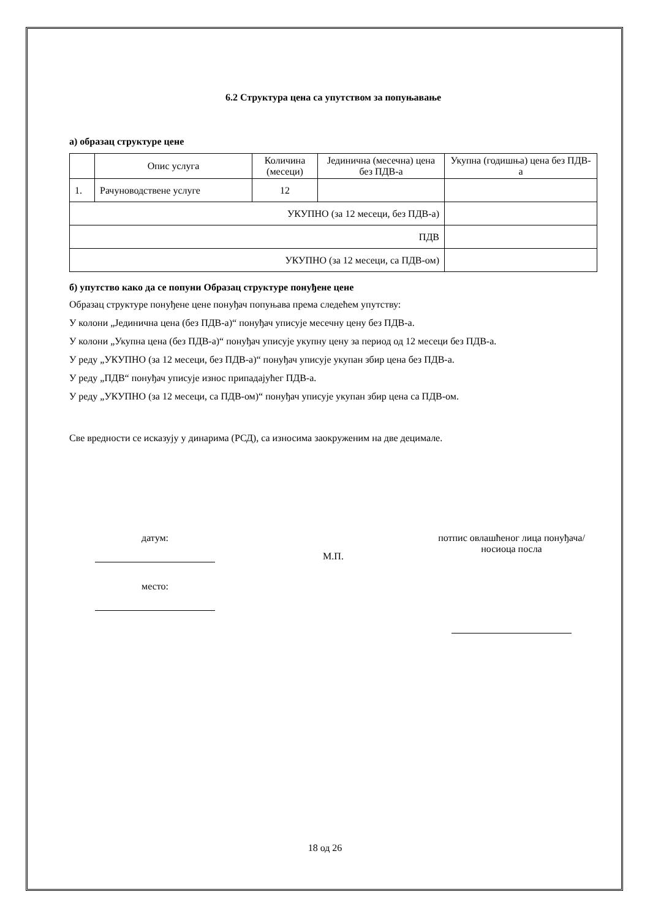6.2 Структура цена са упутством за попуњавање
а) образац структуре цене
| | Опис услуга | Количина (месеци) | Јединична (месечна) цена без ПДВ-а | Укупна (годишња) цена без ПДВ-а |
| 1. | Рачуноводствене услуге | 12 | | |
| УКУПНО (за 12 месеци, без ПДВ-а) | | | | |
| ПДВ | | | | |
| УКУПНО (за 12 месеци, са ПДВ-ом) | | | | |
б) упутство како да се попуни Образац структуре понуђене цене
Образац структуре понуђене цене понуђач попуњава према следећем упутству:
У колони „Јединична цена (без ПДВ-а)“ понуђач уписује месечну цену без ПДВ-а.
У колони „Укупна цена (без ПДВ-а)“ понуђач уписује укупну цену за период од 12 месеци без ПДВ-а.
У реду „УКУПНО (за 12 месеци, без ПДВ-а)“ понуђач уписује укупан збир цена без ПДВ-а.
У реду „ПДВ“ понуђач уписује износ припадајућег ПДВ-а.
У реду „УКУПНО (за 12 месеци, са ПДВ-ом)“ понуђач уписује укупан збир цена са ПДВ-ом.
Све вредности се исказују у динарима (РСД), са износима заокруженим на две децимале.
датум:
место:
М.П.
потпис овлашћеног лица понуђача/носиоца посла
18 од 26